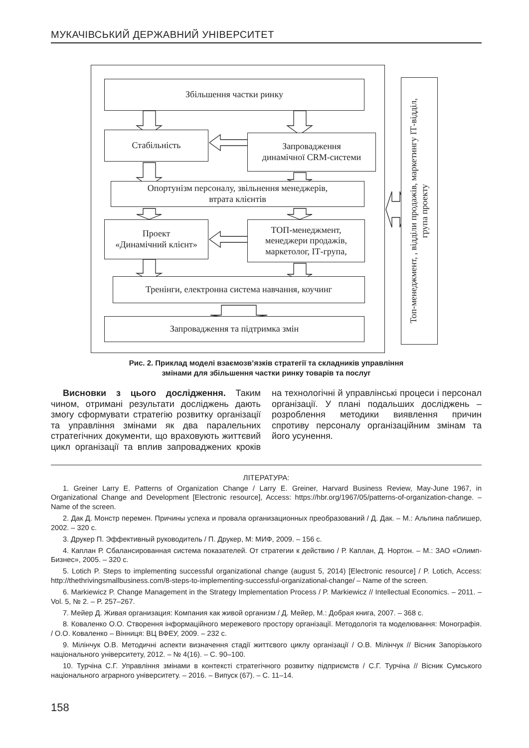МУКАЧІВСЬКИЙ ДЕРЖАВНИЙ УНІВЕРСИТЕТ
Збільшення частки ринку
Стабільність
Запровадження
динамічної CRM-системи
Опортунізм персоналу, звільнення менеджерів,
втрата клієнтів
Проект
«Динамічний клієнт»
ТОП-менеджмент,
менеджери продажів,
маркетолог, ІТ-група,
Тренінги, електронна система навчання, коучинг
Запровадження та підтримка змін
Топ-менеджмент, , відділи продажів, маркетингу ІТ-відділ,
група проекту
Рис. 2. Приклад моделі взаємозв’язків стратегії та складників управління
змінами для збільшення частки ринку товарів та послуг
Висновки з цього дослідження. Таким чином, отримані результати досліджень дають змогу сформувати стратегію розвитку організації та управління змінами як два паралельних стратегічних документи, що враховують життєвий цикл організації та вплив запроваджених кроків на технологічні й управлінські процеси і персонал організації. У плані подальших досліджень – розроблення методики виявлення причин спротиву персоналу організаційним змінам та його усунення.
ЛІТЕРАТУРА:
1. Greiner Larry E. Patterns of Organization Change / Larry E. Greiner, Harvard Business Review, May-June 1967, in Organizational Change and Development [Electronic resource], Access: https://hbr.org/1967/05/patterns-of-organization-change. – Name of the screen.
2. Дак Д. Монстр перемен. Причины успеха и провала организационных преобразований / Д. Дак. – М.: Альпина паблишер, 2002. – 320 с.
3. Друкер П. Эффективный руководитель / П. Друкер, М: МИФ, 2009. – 156 с.
4. Каплан Р. Сбалансированная система показателей. От стратегии к действию / Р. Каплан, Д. Нортон. – М.: ЗАО «Олимп-Бизнес», 2005. – 320 с.
5. Lotich P. Steps to implementing successful organizational change (august 5, 2014) [Electronic resource] / P. Lotich, Access: http://thethrivingsmallbusiness.com/8-steps-to-implementing-successful-organizational-change/ – Name of the screen.
6. Markiewicz P. Change Management in the Strategy Implementation Process / P. Markiewicz // Intellectual Economics. – 2011. – Vol. 5, № 2. – P. 257–267.
7. Мейер Д. Живая организация: Компания как живой организм / Д. Мейер, М.: Добрая книга, 2007. – 368 с.
8. Коваленко О.О. Створення інформаційного мережевого простору організації. Методологія та моделювання: Монографія. / О.О. Коваленко – Вінниця: ВЦ ВФЕУ, 2009. – 232 с.
9. Мілінчук О.В. Методичні аспекти визначення стадії життєвого циклу організації / О.В. Мілінчук // Вісник Запорізького національного університету, 2012. – № 4(16). – С. 90–100.
10. Турчіна С.Г. Управління змінами в контексті стратегічного розвитку підприємств / С.Г. Турчіна // Вісник Сумського національного аграрного університету. – 2016. – Випуск (67). – С. 11–14.
158